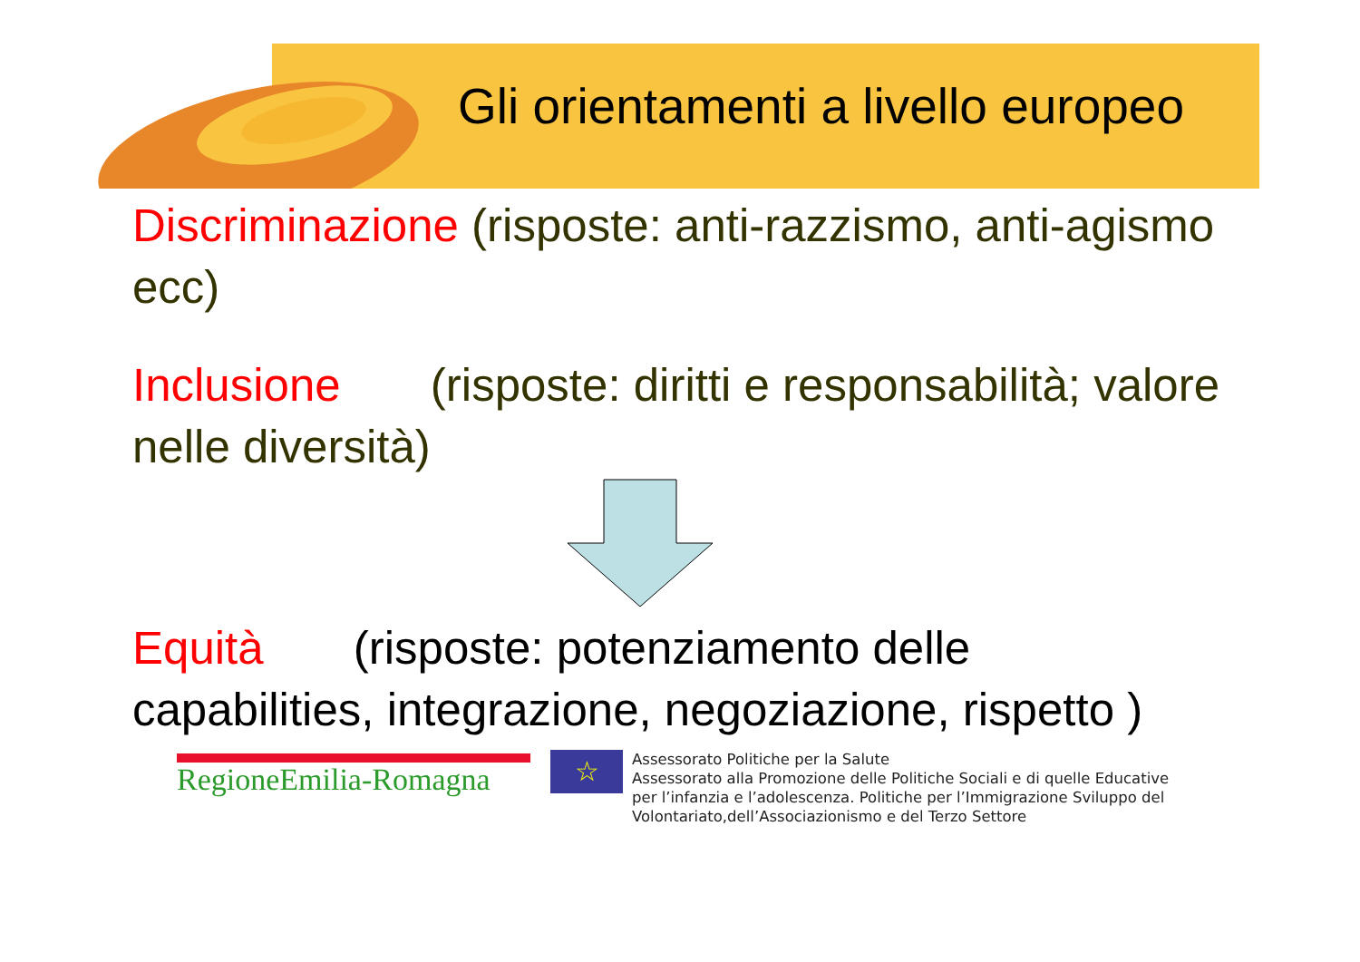Gli orientamenti a livello europeo
Discriminazione (risposte: anti-razzismo, anti-agismo ecc)
Inclusione (risposte: diritti e responsabilità; valore nelle diversità)
Equità (risposte: potenziamento delle capabilities, integrazione, negoziazione, rispetto )
RegioneEmilia-Romagna
☆
Assessorato Politiche per la Salute
Assessorato alla Promozione delle Politiche Sociali e di quelle Educative
per l’infanzia e l’adolescenza. Politiche per l’Immigrazione Sviluppo del
Volontariato,dell’Associazionismo e del Terzo Settore